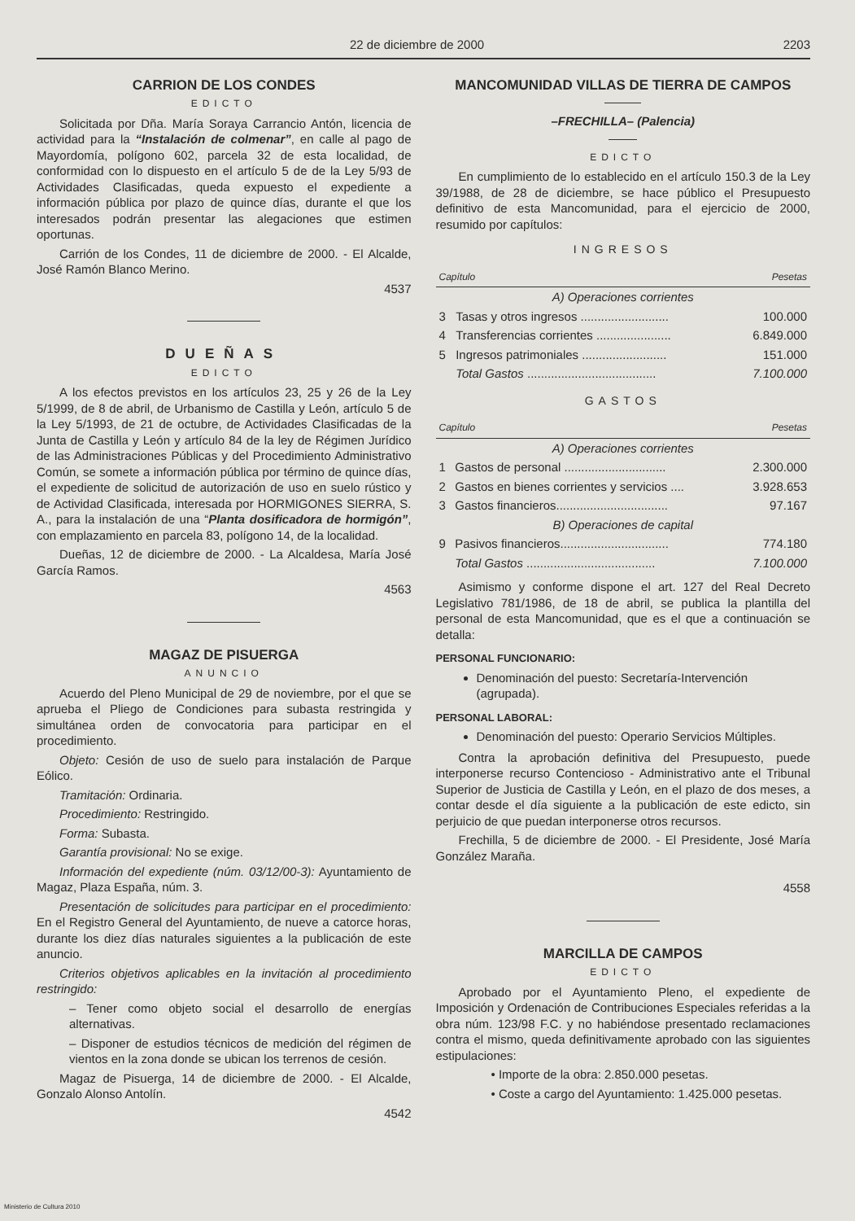22 de diciembre de 2000 2203
CARRION DE LOS CONDES
EDICTO
Solicitada por Dña. María Soraya Carrancio Antón, licencia de actividad para la “Instalación de colmenar”, en calle al pago de Mayordomía, polígono 602, parcela 32 de esta localidad, de conformidad con lo dispuesto en el artículo 5 de de la Ley 5/93 de Actividades Clasificadas, queda expuesto el expediente a información pública por plazo de quince días, durante el que los interesados podrán presentar las alegaciones que estimen oportunas.
Carrión de los Condes, 11 de diciembre de 2000. - El Alcalde, José Ramón Blanco Merino.
4537
DUEÑAS
EDICTO
A los efectos previstos en los artículos 23, 25 y 26 de la Ley 5/1999, de 8 de abril, de Urbanismo de Castilla y León, artículo 5 de la Ley 5/1993, de 21 de octubre, de Actividades Clasificadas de la Junta de Castilla y León y artículo 84 de la ley de Régimen Jurídico de las Administraciones Públicas y del Procedimiento Administrativo Común, se somete a información pública por término de quince días, el expediente de solicitud de autorización de uso en suelo rústico y de Actividad Clasificada, interesada por HORMIGONES SIERRA, S. A., para la instalación de una “Planta dosificadora de hormigón”, con emplazamiento en parcela 83, polígono 14, de la localidad.
Dueñas, 12 de diciembre de 2000. - La Alcaldesa, María José García Ramos.
4563
MAGAZ DE PISUERGA
ANUNCIO
Acuerdo del Pleno Municipal de 29 de noviembre, por el que se aprueba el Pliego de Condiciones para subasta restringida y simultánea orden de convocatoria para participar en el procedimiento.
Objeto: Cesión de uso de suelo para instalación de Parque Eólico.
Tramitación: Ordinaria.
Procedimiento: Restringido.
Forma: Subasta.
Garantía provisional: No se exige.
Información del expediente (núm. 03/12/00-3): Ayuntamiento de Magaz, Plaza España, núm. 3.
Presentación de solicitudes para participar en el procedimiento: En el Registro General del Ayuntamiento, de nueve a catorce horas, durante los diez días naturales siguientes a la publicación de este anuncio.
Criterios objetivos aplicables en la invitación al procedimiento restringido:
– Tener como objeto social el desarrollo de energías alternativas.
– Disponer de estudios técnicos de medición del régimen de vientos en la zona donde se ubican los terrenos de cesión.
Magaz de Pisuerga, 14 de diciembre de 2000. - El Alcalde, Gonzalo Alonso Antolín.
4542
MANCOMUNIDAD VILLAS DE TIERRA DE CAMPOS
–FRECHILLA– (Palencia)
EDICTO
En cumplimiento de lo establecido en el artículo 150.3 de la Ley 39/1988, de 28 de diciembre, se hace público el Presupuesto definitivo de esta Mancomunidad, para el ejercicio de 2000, resumido por capítulos:
INGRESOS
| Capítulo | | Pesetas |
| --- | --- | --- |
| A) Operaciones corrientes | | |
| 3 | Tasas y otros ingresos .......................... | 100.000 |
| 4 | Transferencias corrientes ...................... | 6.849.000 |
| 5 | Ingresos patrimoniales ......................... | 151.000 |
| | Total Gastos ...................................... | 7.100.000 |
GASTOS
| Capítulo | | Pesetas |
| --- | --- | --- |
| A) Operaciones corrientes | | |
| 1 | Gastos de personal .............................. | 2.300.000 |
| 2 | Gastos en bienes corrientes y servicios .... | 3.928.653 |
| 3 | Gastos financieros................................. | 97.167 |
| B) Operaciones de capital | | |
| 9 | Pasivos financieros................................ | 774.180 |
| | Total Gastos ...................................... | 7.100.000 |
Asimismo y conforme dispone el art. 127 del Real Decreto Legislativo 781/1986, de 18 de abril, se publica la plantilla del personal de esta Mancomunidad, que es el que a continuación se detalla:
PERSONAL FUNCIONARIO:
Denominación del puesto: Secretaría-Intervención (agrupada).
PERSONAL LABORAL:
Denominación del puesto: Operario Servicios Múltiples.
Contra la aprobación definitiva del Presupuesto, puede interponerse recurso Contencioso - Administrativo ante el Tribunal Superior de Justicia de Castilla y León, en el plazo de dos meses, a contar desde el día siguiente a la publicación de este edicto, sin perjuicio de que puedan interponerse otros recursos.
Frechilla, 5 de diciembre de 2000. - El Presidente, José María González Maraña.
4558
MARCILLA DE CAMPOS
EDICTO
Aprobado por el Ayuntamiento Pleno, el expediente de Imposición y Ordenación de Contribuciones Especiales referidas a la obra núm. 123/98 F.C. y no habiéndose presentado reclamaciones contra el mismo, queda definitivamente aprobado con las siguientes estipulaciones:
• Importe de la obra: 2.850.000 pesetas.
• Coste a cargo del Ayuntamiento: 1.425.000 pesetas.
Ministerio de Cultura 2010